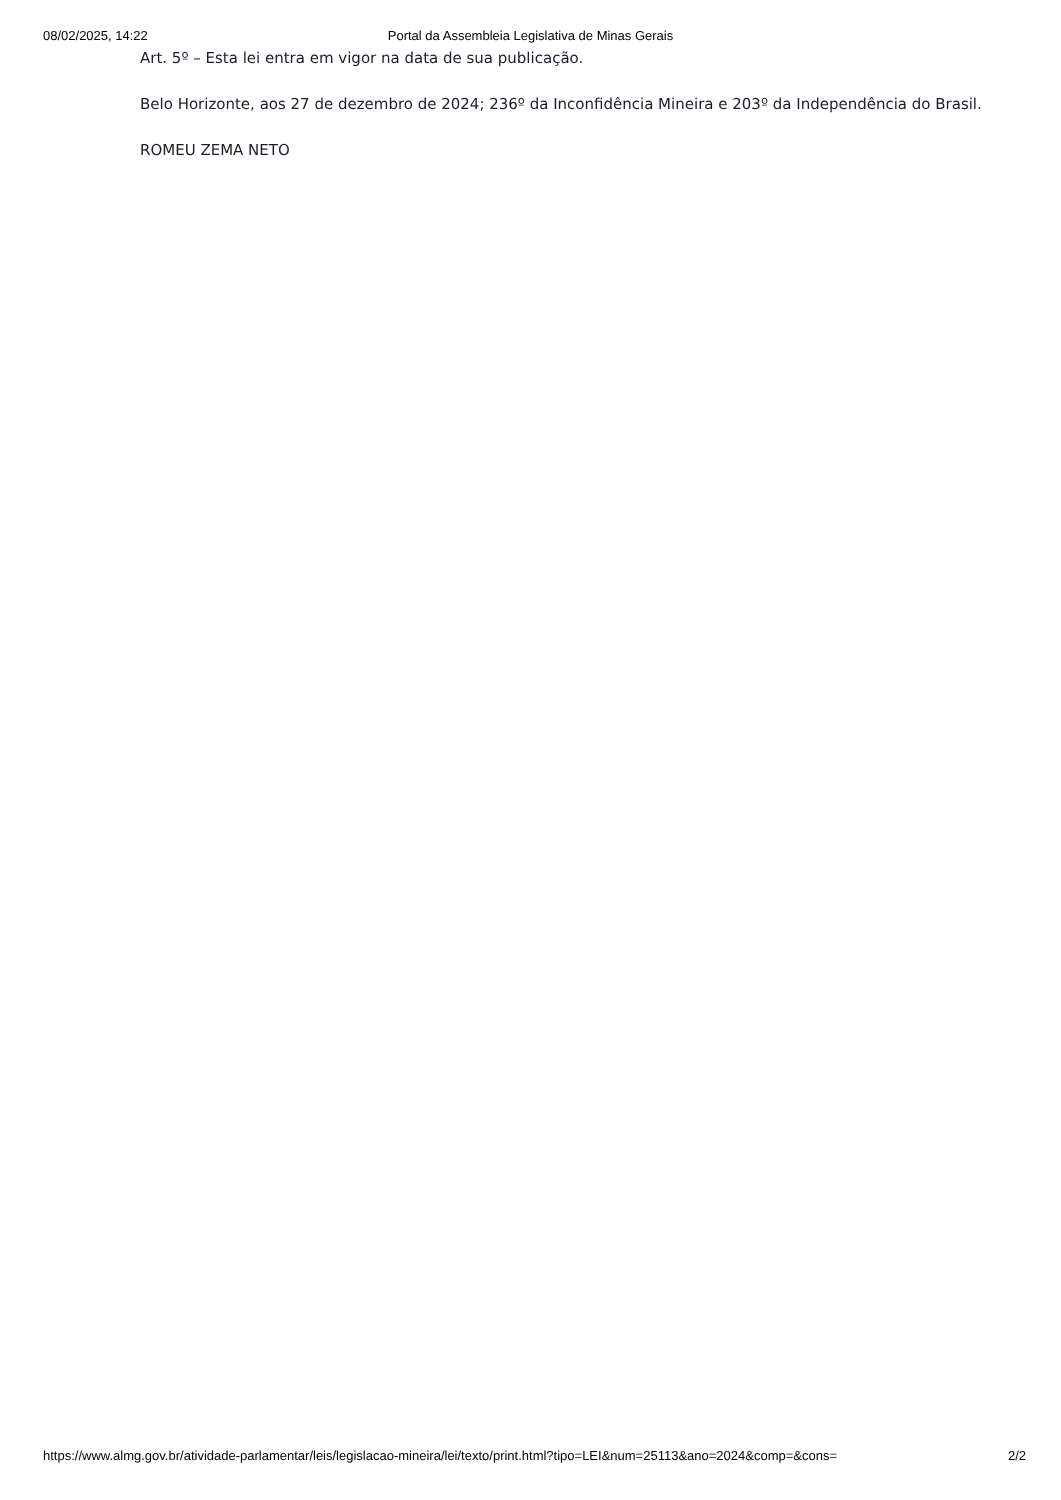08/02/2025, 14:22 Portal da Assembleia Legislativa de Minas Gerais
Art. 5º – Esta lei entra em vigor na data de sua publicação.
Belo Horizonte, aos 27 de dezembro de 2024; 236º da Inconfidência Mineira e 203º da Independência do Brasil.
ROMEU ZEMA NETO
https://www.almg.gov.br/atividade-parlamentar/leis/legislacao-mineira/lei/texto/print.html?tipo=LEI&num=25113&ano=2024&comp=&cons= 2/2